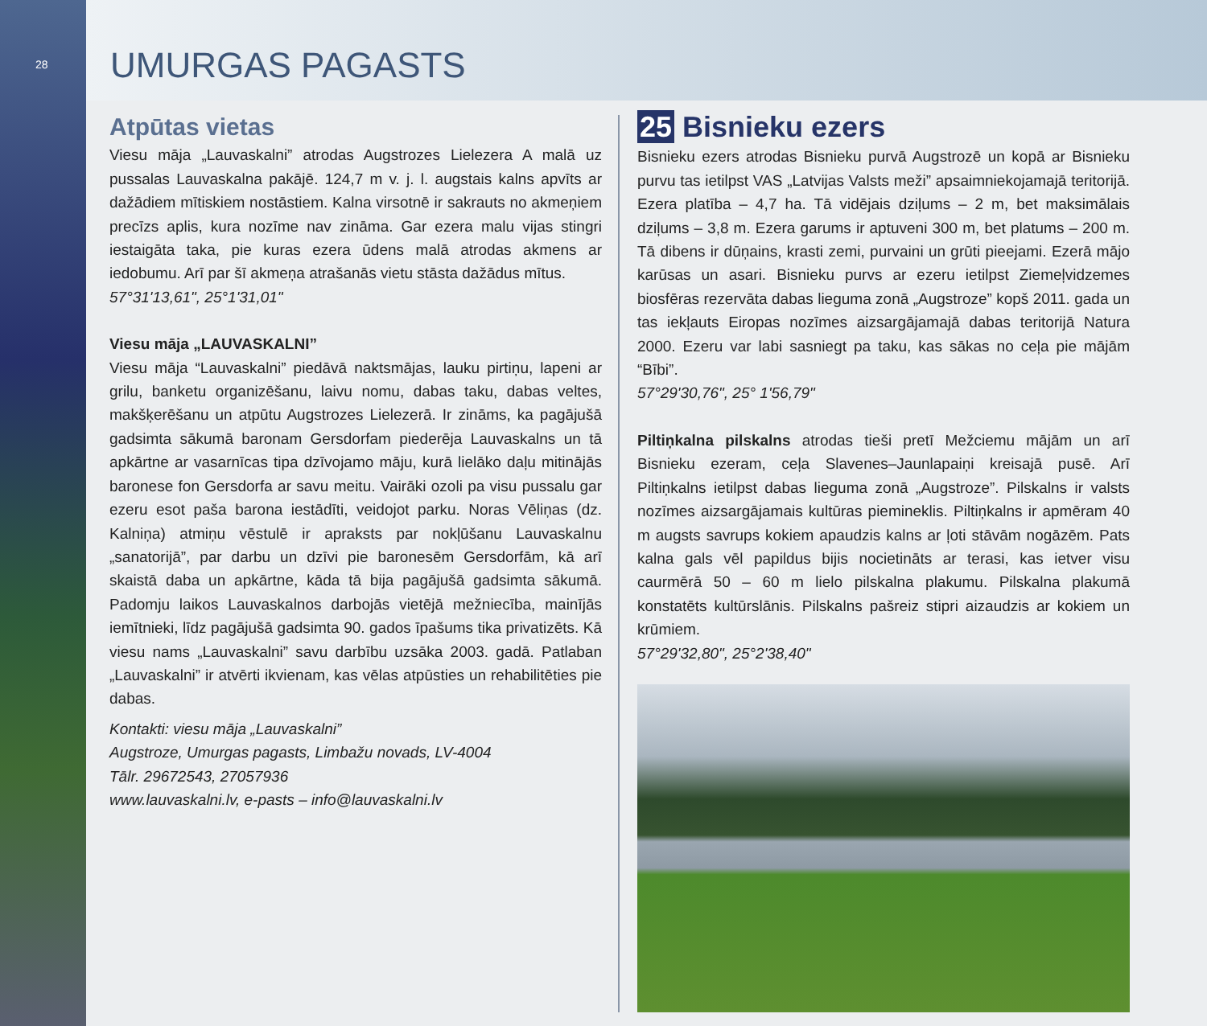28
UMURGAS PAGASTS
Atpūtas vietas
Viesu māja „Lauvaskalni” atrodas Augstrozes Lielezera A malā uz pussalas Lauvaskalna pakājē. 124,7 m v. j. l. augstais kalns apvīts ar dažādiem mītiskiem nostāstiem. Kalna virsotnē ir sakrauts no akmeņiem precīzs aplis, kura nozīme nav zināma. Gar ezera malu vijas stingri iestaigāta taka, pie kuras ezera ūdens malā atrodas akmens ar iedobumu. Arī par šī akmeņa atrašanās vietu stāsta dažādus mītus.
57°31'13,61", 25°1'31,01"
Viesu māja „LAUVASKALNI”
Viesu māja “Lauvaskalni” piedāvā naktsmājas, lauku pirtiņu, lapeni ar grilu, banketu organizēšanu, laivu nomu, dabas taku, dabas veltes, makšķerēšanu un atpūtu Augstrozes Lielezerā. Ir zināms, ka pagājušā gadsimta sākumā baronam Gersdorfam piederēja Lauvaskalns un tā apkārtne ar vasarnīcas tipa dzīvojamo māju, kurā lielāko daļu mitinājās baronese fon Gersdorfa ar savu meitu. Vairāki ozoli pa visu pussalu gar ezeru esot paša barona iestādīti, veidojot parku. Noras Vēliņas (dz. Kalniņa) atmiņu vēstulē ir apraksts par nokļūšanu Lauvaskalnu „sanatorijā”, par darbu un dzīvi pie baronesēm Gersdorfām, kā arī skaistā daba un apkārtne, kāda tā bija pagājušā gadsimta sākumā. Padomju laikos Lauvaskalnos darbojās vietējā mežniecība, mainījās iemītnieki, līdz pagājušā gadsimta 90. gados īpašums tika privatizēts. Kā viesu nams „Lauvaskalni” savu darbību uzsāka 2003. gadā. Patlaban „Lauvaskalni” ir atvērti ikvienam, kas vēlas atpūsties un rehabilitēties pie dabas.
Kontakti: viesu māja „Lauvaskalni”
Augstroze, Umurgas pagasts, Limbažu novads, LV-4004
Tālr. 29672543, 27057936
www.lauvaskalni.lv, e-pasts – info@lauvaskalni.lv
25 Bisnieku ezers
Bisnieku ezers atrodas Bisnieku purvā Augstrozē un kopā ar Bisnieku purvu tas ietilpst VAS „Latvijas Valsts meži” apsaimniekojamajā teritorijā. Ezera platība – 4,7 ha. Tā vidējais dziļums – 2 m, bet maksimālais dziļums – 3,8 m. Ezera garums ir aptuveni 300 m, bet platums – 200 m. Tā dibens ir dūņains, krasti zemi, purvaini un grūti pieejami. Ezerā mājo karūsas un asari. Bisnieku purvs ar ezeru ietilpst Ziemeļvidzemes biosfēras rezervāta dabas lieguma zonā „Augstroze” kopš 2011. gada un tas iekļauts Eiropas nozīmes aizsargājamajā dabas teritorijā Natura 2000. Ezeru var labi sasniegt pa taku, kas sākas no ceļa pie mājām “Bībi”.
57°29'30,76", 25° 1'56,79"
Piltiņkalna pilskalns atrodas tieši pretī Mežciemu mājām un arī Bisnieku ezeram, ceļa Slavenes–Jaunlapaiņi kreisajā pusē. Arī Piltiņkalns ietilpst dabas lieguma zonā „Augstroze”. Pilskalns ir valsts nozīmes aizsargājamais kultūras piemineklis. Piltiņkalns ir apmēram 40 m augsts savrups kokiem apaudzis kalns ar ļoti stāvām nogāzēm. Pats kalna gals vēl papildus bijis nocietināts ar terasi, kas ietver visu caurmērā 50 – 60 m lielo pilskalna plakumu. Pilskalna plakumā konstatēts kultūrslānis. Pilskalns pašreiz stipri aizaudzis ar kokiem un krūmiem.
57°29'32,80", 25°2'38,40"